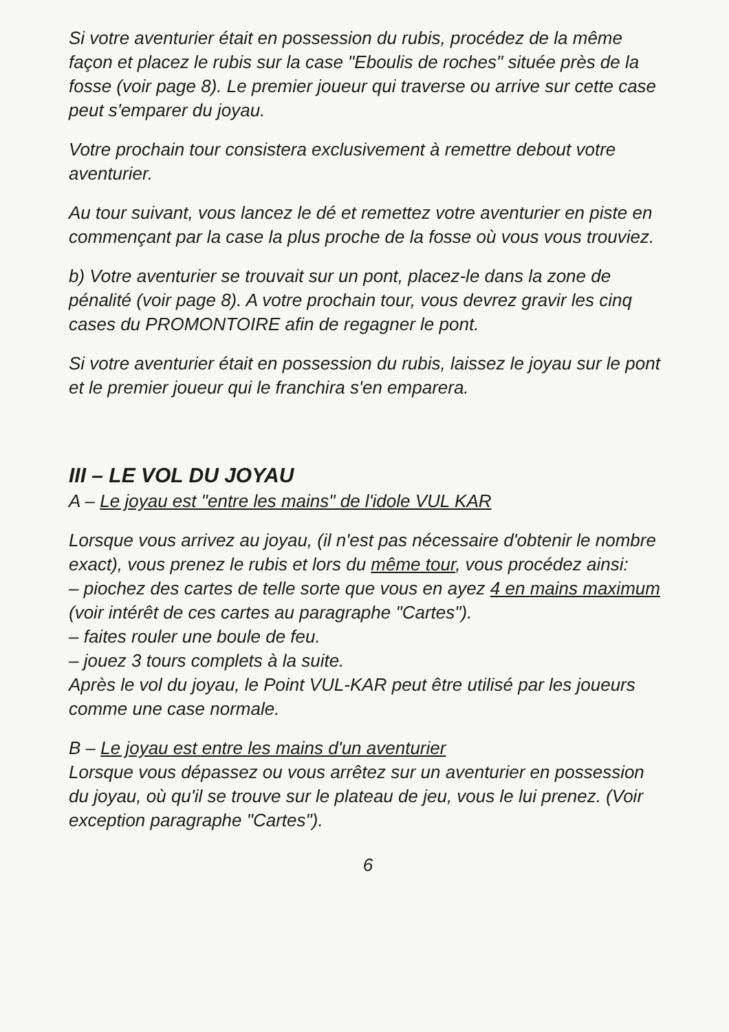Si votre aventurier était en possession du rubis, procédez de la même façon et placez le rubis sur la case "Eboulis de roches" située près de la fosse (voir page 8). Le premier joueur qui traverse ou arrive sur cette case peut s'emparer du joyau.
Votre prochain tour consistera exclusivement à remettre debout votre aventurier.
Au tour suivant, vous lancez le dé et remettez votre aventurier en piste en commençant par la case la plus proche de la fosse où vous vous trouviez.
b) Votre aventurier se trouvait sur un pont, placez-le dans la zone de pénalité (voir page 8). A votre prochain tour, vous devrez gravir les cinq cases du PROMONTOIRE afin de regagner le pont.
Si votre aventurier était en possession du rubis, laissez le joyau sur le pont et le premier joueur qui le franchira s'en emparera.
III – LE VOL DU JOYAU
A – Le joyau est "entre les mains" de l'idole VUL KAR
Lorsque vous arrivez au joyau, (il n'est pas nécessaire d'obtenir le nombre exact), vous prenez le rubis et lors du même tour, vous procédez ainsi:
– piochez des cartes de telle sorte que vous en ayez 4 en mains maximum (voir intérêt de ces cartes au paragraphe "Cartes").
– faites rouler une boule de feu.
– jouez 3 tours complets à la suite.
Après le vol du joyau, le Point VUL-KAR peut être utilisé par les joueurs comme une case normale.
B – Le joyau est entre les mains d'un aventurier
Lorsque vous dépassez ou vous arrêtez sur un aventurier en possession du joyau, où qu'il se trouve sur le plateau de jeu, vous le lui prenez. (Voir exception paragraphe "Cartes").
6